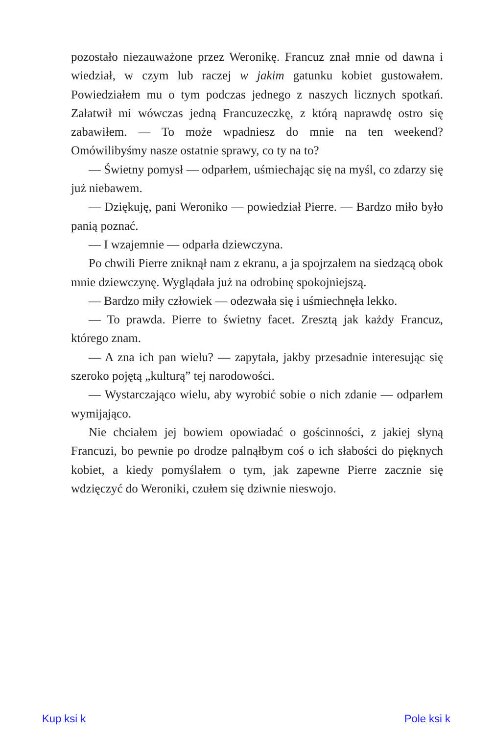pozostało niezauważone przez Weronikę. Francuz znał mnie od dawna i wiedział, w czym lub raczej w jakim gatunku kobiet gustowałem. Powiedziałem mu o tym podczas jednego z naszych licznych spotkań. Załatwił mi wówczas jedną Francuzeczkę, z którą naprawdę ostro się zabawiłem. — To może wpadniesz do mnie na ten weekend? Omówilibyśmy nasze ostatnie sprawy, co ty na to?
— Świetny pomysł — odparłem, uśmiechając się na myśl, co zdarzy się już niebawem.
— Dziękuję, pani Weroniko — powiedział Pierre. — Bardzo miło było panią poznać.
— I wzajemnie — odparła dziewczyna.
Po chwili Pierre zniknął nam z ekranu, a ja spojrzałem na siedzącą obok mnie dziewczynę. Wyglądała już na odrobinę spokojniejszą.
— Bardzo miły człowiek — odezwała się i uśmiechnęła lekko.
— To prawda. Pierre to świetny facet. Zresztą jak każdy Francuz, którego znam.
— A zna ich pan wielu? — zapytała, jakby przesadnie interesując się szeroko pojętą „kulturą” tej narodowości.
— Wystarczająco wielu, aby wyrobić sobie o nich zdanie — odparłem wymijająco.
Nie chciałem jej bowiem opowiadać o gościnności, z jakiej słyną Francuzi, bo pewnie po drodze palnąłbym coś o ich słabości do pięknych kobiet, a kiedy pomyślałem o tym, jak zapewne Pierre zacznie się wdzięczyć do Weroniki, czułem się dziwnie nieswojo.
Kup ksi k Pole ksi k